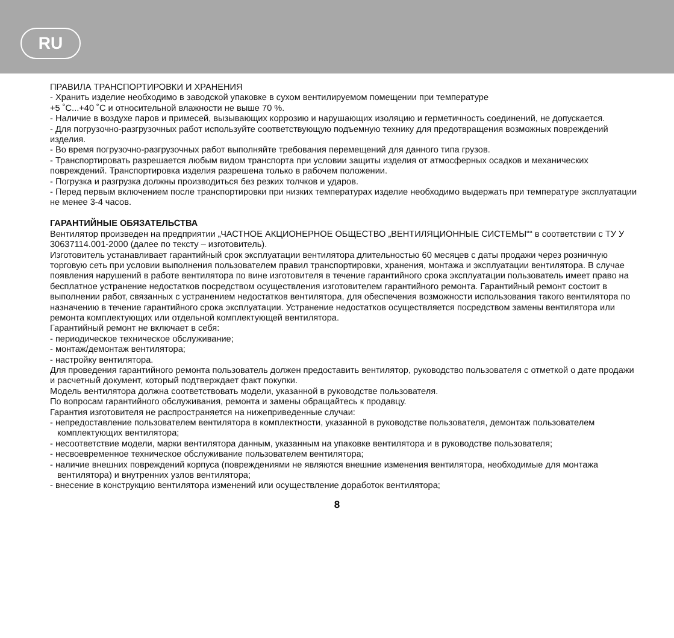RU
ПРАВИЛА ТРАНСПОРТИРОВКИ И ХРАНЕНИЯ
- Хранить изделие необходимо в заводской упаковке в сухом вентилируемом помещении при температуре
+5 ˚C...+40 ˚C и относительной влажности не выше 70 %.
- Наличие в воздухе паров и примесей, вызывающих коррозию и нарушающих изоляцию и герметичность соединений, не допускается.
- Для погрузочно-разгрузочных работ используйте соответствующую подъемную технику для предотвращения возможных повреждений изделия.
- Во время погрузочно-разгрузочных работ выполняйте требования перемещений для данного типа грузов.
- Транспортировать разрешается любым видом транспорта при условии защиты изделия от атмосферных осадков и механических повреждений. Транспортировка изделия разрешена только в рабочем положении.
- Погрузка и разгрузка должны производиться без резких толчков и ударов.
- Перед первым включением после транспортировки при низких температурах изделие необходимо выдержать при температуре эксплуатации не менее 3-4 часов.
ГАРАНТИЙНЫЕ ОБЯЗАТЕЛЬСТВА
Вентилятор произведен на предприятии „ЧАСТНОЕ АКЦИОНЕРНОЕ ОБЩЕСТВО „ВЕНТИЛЯЦИОННЫЕ СИСТЕМЫ““ в соответствии с ТУ У 30637114.001-2000 (далее по тексту – изготовитель).
Изготовитель устанавливает гарантийный срок эксплуатации вентилятора длительностью 60 месяцев с даты продажи через розничную торговую сеть при условии выполнения пользователем правил транспортировки, хранения, монтажа и эксплуатации вентилятора. В случае появления нарушений в работе вентилятора по вине изготовителя в течение гарантийного срока эксплуатации пользователь имеет право на бесплатное устранение недостатков посредством осуществления изготовителем гарантийного ремонта. Гарантийный ремонт состоит в выполнении работ, связанных с устранением недостатков вентилятора, для обеспечения возможности использования такого вентилятора по назначению в течение гарантийного срока эксплуатации. Устранение недостатков осуществляется посредством замены вентилятора или ремонта комплектующих или отдельной комплектующей вентилятора.
Гарантийный ремонт не включает в себя:
- периодическое техническое обслуживание;
- монтаж/демонтаж вентилятора;
- настройку вентилятора.
Для проведения гарантийного ремонта пользователь должен предоставить вентилятор, руководство пользователя с отметкой о дате продажи и расчетный документ, который подтверждает факт покупки.
Модель вентилятора должна соответствовать модели, указанной в руководстве пользователя.
По вопросам гарантийного обслуживания, ремонта и замены обращайтесь к продавцу.
Гарантия изготовителя не распространяется на нижеприведенные случаи:
- непредоставление пользователем вентилятора в комплектности, указанной в руководстве пользователя, демонтаж пользователем комплектующих вентилятора;
- несоответствие модели, марки вентилятора данным, указанным на упаковке вентилятора и в руководстве пользователя;
- несвоевременное техническое обслуживание пользователем вентилятора;
- наличие внешних повреждений корпуса (повреждениями не являются внешние изменения вентилятора, необходимые для монтажа вентилятора) и внутренних узлов вентилятора;
- внесение в конструкцию вентилятора изменений или осуществление доработок вентилятора;
8